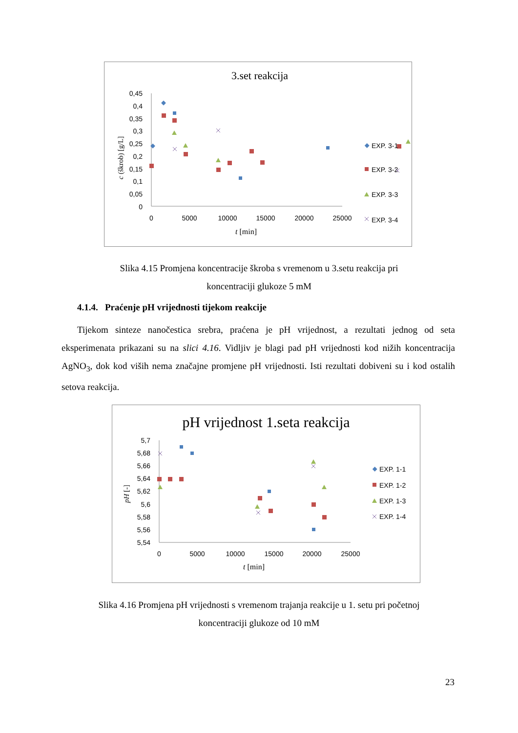3.set reakcija
0,45
0,4
0,35
0,3
0,25
0,2
0,15
0,1
0,05
0
0
5000
10000
15000
20000
25000
t [min]
c (škrob) [g/L]
EXP. 3-1
EXP. 3-2
EXP. 3-3
EXP. 3-4
Slika 4.15 Promjena koncentracije škroba s vremenom u 3.setu reakcija pri
koncentraciji glukoze 5 mM
4.1.4. Praćenje pH vrijednosti tijekom reakcije
Tijekom sinteze nanočestica srebra, praćena je pH vrijednost, a rezultati jednog od seta eksperimenata prikazani su na slici 4.16. Vidljiv je blagi pad pH vrijednosti kod nižih koncentracija AgNO<sub>3</sub>, dok kod viših nema značajne promjene pH vrijednosti. Isti rezultati dobiveni su i kod ostalih setova reakcija.
pH vrijednost 1.seta reakcija
5,7
5,68
5,66
5,64
5,62
5,6
5,58
5,56
5,54
0
5000
10000
15000
20000
25000
t [min]
pH [-]
EXP. 1-1
EXP. 1-2
EXP. 1-3
EXP. 1-4
Slika 4.16 Promjena pH vrijednosti s vremenom trajanja reakcije u 1. setu pri početnoj
koncentraciji glukoze od 10 mM
23